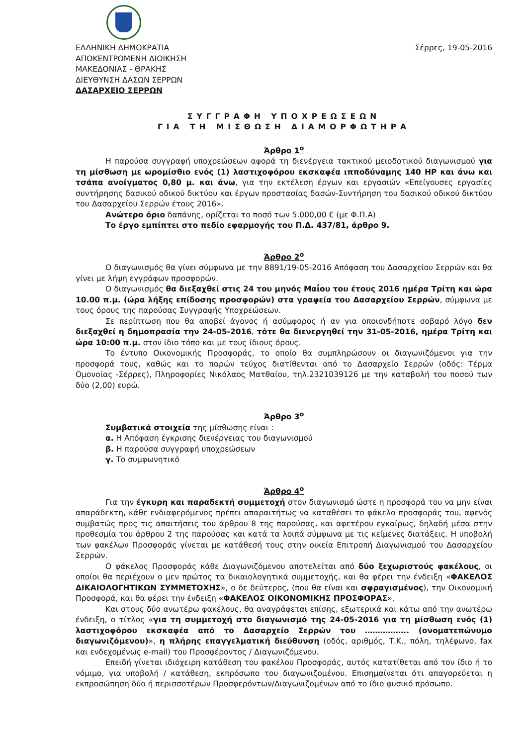ΕΛΛΗΝΙΚΗ ΔΗΜΟΚΡΑΤΙΑ
ΑΠΟΚΕΝΤΡΩΜΕΝΗ ΔΙΟΙΚΗΣΗ
ΜΑΚΕΔΟΝΙΑΣ - ΘΡΑΚΗΣ
ΔΙΕΥΘΥΝΣΗ ΔΑΣΩΝ ΣΕΡΡΩΝ
ΔΑΣΑΡΧΕΙΟ ΣΕΡΡΩΝ
Σέρρες, 19-05-2016
ΣΥΓΓΡΑΦΗ ΥΠΟΧΡΕΩΣΕΩΝ
ΓΙΑ ΤΗ ΜΙΣΘΩΣΗ ΔΙΑΜΟΡΦΩΤΗΡΑ
Άρθρο 1<sup>ο</sup>
Η παρούσα συγγραφή υποχρεώσεων αφορά τη διενέργεια τακτικού μειοδοτικού διαγωνισμού για τη μίσθωση με ωρομίσθιο ενός (1) λαστιχοφόρου εκσκαφέα ιπποδύναμης 140 HP και άνω και τσάπα ανοίγματος 0,80 μ. και άνω, για την εκτέλεση έργων και εργασιών «Επείγουσες εργασίες συντήρησης δασικού οδικού δικτύου και έργων προστασίας δασών-Συντήρηση του δασικού οδικού δικτύου του Δασαρχείου Σερρών έτους 2016».
Ανώτερο όριο δαπάνης, ορίζεται το ποσό των 5.000,00 € (με Φ.Π.Α)
Το έργο εμπίπτει στο πεδίο εφαρμογής του Π.Δ. 437/81, άρθρο 9.
Άρθρο 2<sup>ο</sup>
Ο διαγωνισμός θα γίνει σύμφωνα με την 8891/19-05-2016 Απόφαση του Δασαρχείου Σερρών και θα γίνει με λήψη εγγράφων προσφορών.
Ο διαγωνισμός θα διεξαχθεί στις 24 του μηνός Μαΐου του έτους 2016 ημέρα Τρίτη και ώρα 10.00 π.μ. (ώρα λήξης επίδοσης προσφορών) στα γραφεία του Δασαρχείου Σερρών, σύμφωνα με τους όρους της παρούσας Συγγραφής Υποχρεώσεων.
Σε περίπτωση που θα αποβεί άγονος ή ασύμφορος ή αν για οποιονδήποτε σοβαρό λόγο δεν διεξαχθεί η δημοπρασία την 24-05-2016, τότε θα διενεργηθεί την 31-05-2016, ημέρα Τρίτη και ώρα 10:00 π.μ. στον ίδιο τόπο και με τους ίδιους όρους.
Το έντυπο Οικονομικής Προσφοράς, το οποίο θα συμπληρώσουν οι διαγωνιζόμενοι για την προσφορά τους, καθώς και το παρών τεύχος διατίθενται από το Δασαρχείο Σερρών (οδός: Τέρμα Ομονοίας -Σέρρες), Πληροφορίες Νικόλαος Ματθαίου, τηλ.2321039126 με την καταβολή του ποσού των δύο (2,00) ευρώ.
Άρθρο 3<sup>ο</sup>
Συμβατικά στοιχεία της μίσθωσης είναι :
α. Η Απόφαση έγκρισης διενέργειας του διαγωνισμού
β. Η παρούσα συγγραφή υποχρεώσεων
γ. Το συμφωνητικό
Άρθρο 4<sup>ο</sup>
Για την έγκυρη και παραδεκτή συμμετοχή στον διαγωνισμό ώστε η προσφορά του να μην είναι απαράδεκτη, κάθε ενδιαφερόμενος πρέπει απαραιτήτως να καταθέσει το φάκελο προσφοράς του, αφενός συμβατώς προς τις απαιτήσεις του άρθρου 8 της παρούσας, και αφετέρου εγκαίρως, δηλαδή μέσα στην προθεσμία του άρθρου 2 της παρούσας και κατά τα λοιπά σύμφωνα με τις κείμενες διατάξεις. Η υποβολή των φακέλων Προσφοράς γίνεται με κατάθεσή τους στην οικεία Επιτροπή Διαγωνισμού του Δασαρχείου Σερρών.
Ο φάκελος Προσφοράς κάθε Διαγωνιζόμενου αποτελείται από δύο ξεχωριστούς φακέλους, οι οποίοι θα περιέχουν ο μεν πρώτος τα δικαιολογητικά συμμετοχής, και θα φέρει την ένδειξη «ΦΑΚΕΛΟΣ ΔΙΚΑΙΟΛΟΓΗΤΙΚΩΝ ΣΥΜΜΕΤΟΧΗΣ», ο δε δεύτερος, (που θα είναι και σφραγισμένος), την Οικονομική Προσφορά, και θα φέρει την ένδειξη «ΦΑΚΕΛΟΣ ΟΙΚΟΝΟΜΙΚΗΣ ΠΡΟΣΦΟΡΑΣ».
Και στους δύο ανωτέρω φακέλους, θα αναγράφεται επίσης, εξωτερικά και κάτω από την ανωτέρω ένδειξη, ο τίτλος «για τη συμμετοχή στο διαγωνισμό της 24-05-2016 για τη μίσθωση ενός (1) λαστιχοφόρου εκσκαφέα από το Δασαρχείο Σερρών του …………….. (ονοματεπώνυμο διαγωνιζόμενου)», η πλήρης επαγγελματική διεύθυνση (οδός, αριθμός, Τ.Κ., πόλη, τηλέφωνο, fax και ενδεχομένως e-mail) του Προσφέροντος / Διαγωνιζόμενου.
Επειδή γίνεται ιδιόχειρη κατάθεση του φακέλου Προσφοράς, αυτός κατατίθεται από τον ίδιο ή το νόμιμο, για υποβολή / κατάθεση, εκπρόσωπο του διαγωνιζομένου. Επισημαίνεται ότι απαγορεύεται η εκπροσώπηση δύο ή περισσοτέρων Προσφερόντων/Διαγωνιζομένων από το ίδιο φυσικό πρόσωπο.